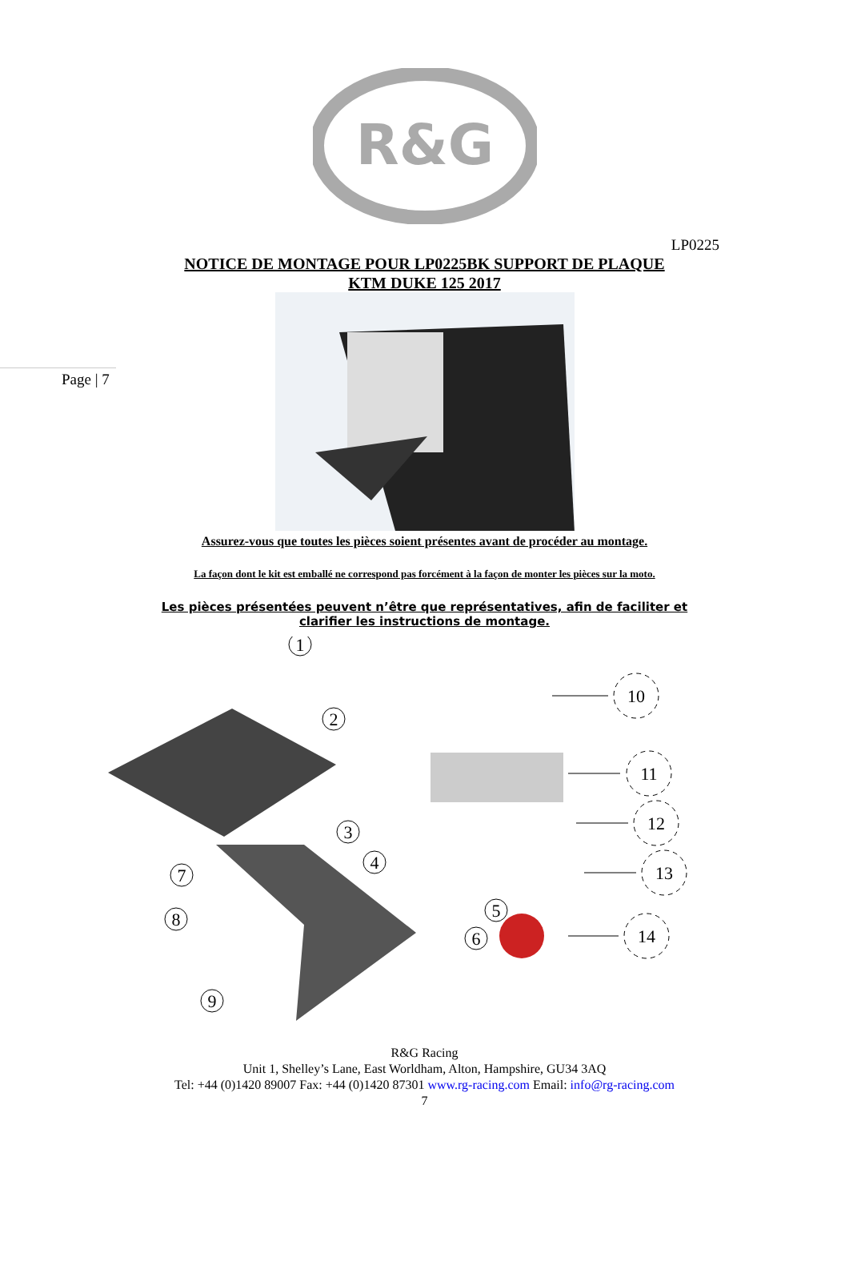R&G
LP0225
NOTICE DE MONTAGE POUR LP0225BK SUPPORT DE PLAQUE
KTM DUKE 125 2017
Page | 7
Assurez-vous que toutes les pièces soient présentes avant de procéder au montage.
La façon dont le kit est emballé ne correspond pas forcément à la façon de monter les pièces sur la moto.
Les pièces présentées peuvent n’être que représentatives, afin de faciliter et clarifier les instructions de montage.
1
2
3
4
5
6
7
8
9
10
11
12
13
14
R&G Racing
Unit 1, Shelley’s Lane, East Worldham, Alton, Hampshire, GU34 3AQ
Tel: +44 (0)1420 89007 Fax: +44 (0)1420 87301 www.rg-racing.com Email: info@rg-racing.com
7